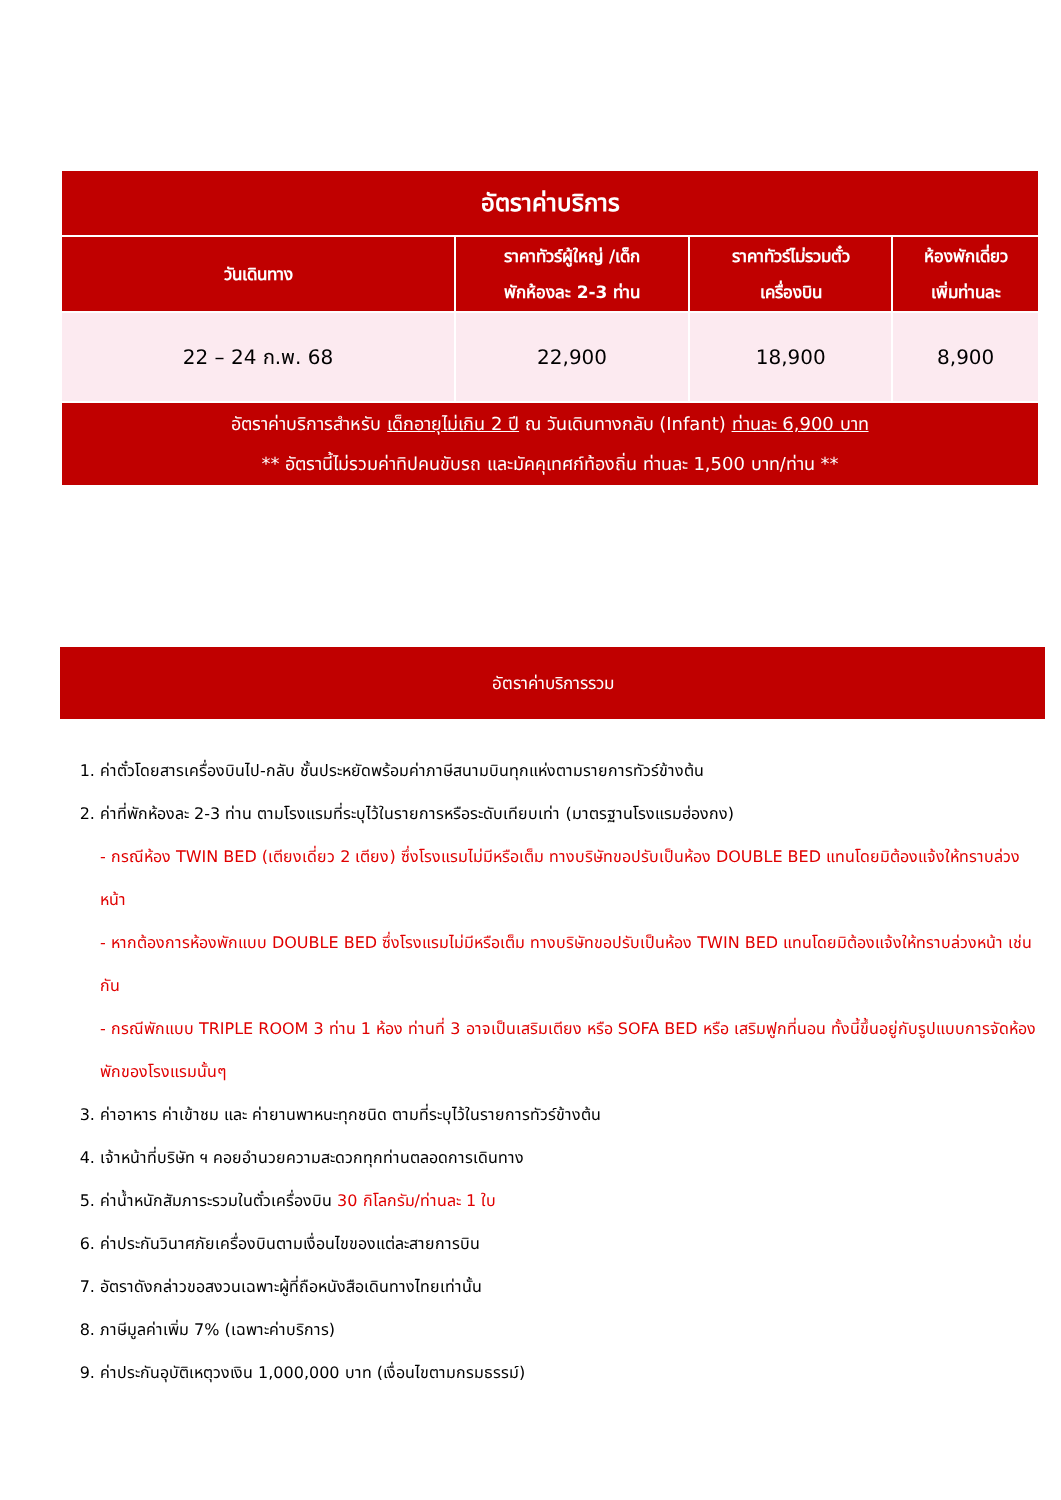| อัตราค่าบริการ | | | |
| --- | --- | --- | --- |
| วันเดินทาง | ราคาทัวร์ผู้ใหญ่ /เด็ก พักห้องละ 2-3 ท่าน | ราคาทัวร์ไม่รวมตั๋ว เครื่องบิน | ห้องพักเดี่ยว เพิ่มท่านละ |
| 22 – 24 ก.พ. 68 | 22,900 | 18,900 | 8,900 |
| อัตราค่าบริการสำหรับ เด็กอายุไม่เกิน 2 ปี ณ วันเดินทางกลับ (Infant) ท่านละ 6,900 บาท ** อัตรานี้ไม่รวมค่าทิปคนขับรถ และมัคคุเทศก์ท้องถิ่น ท่านละ 1,500 บาท/ท่าน ** | | | |
อัตราค่าบริการรวม
1. ค่าตั๋วโดยสารเครื่องบินไป-กลับ ชั้นประหยัดพร้อมค่าภาษีสนามบินทุกแห่งตามรายการทัวร์ข้างต้น
2. ค่าที่พักห้องละ 2-3 ท่าน ตามโรงแรมที่ระบุไว้ในรายการหรือระดับเทียบเท่า (มาตรฐานโรงแรมฮ่องกง)
- กรณีห้อง TWIN BED (เตียงเดี่ยว 2 เตียง) ซึ่งโรงแรมไม่มีหรือเต็ม ทางบริษัทขอปรับเป็นห้อง DOUBLE BED แทนโดยมิต้องแจ้งให้ทราบล่วงหน้า
- หากต้องการห้องพักแบบ DOUBLE BED ซึ่งโรงแรมไม่มีหรือเต็ม ทางบริษัทขอปรับเป็นห้อง TWIN BED แทนโดยมิต้องแจ้งให้ทราบล่วงหน้า เช่นกัน
- กรณีพักแบบ TRIPLE ROOM 3 ท่าน 1 ห้อง ท่านที่ 3 อาจเป็นเสริมเตียง หรือ SOFA BED หรือ เสริมฟูกที่นอน ทั้งนี้ขึ้นอยู่กับรูปแบบการจัดห้องพักของโรงแรมนั้นๆ
3. ค่าอาหาร ค่าเข้าชม และ ค่ายานพาหนะทุกชนิด ตามที่ระบุไว้ในรายการทัวร์ข้างต้น
4. เจ้าหน้าที่บริษัท ฯ คอยอำนวยความสะดวกทุกท่านตลอดการเดินทาง
5. ค่าน้ำหนักสัมภาระรวมในตั๋วเครื่องบิน 30 กิโลกรัม/ท่านละ 1 ใบ
6. ค่าประกันวินาศภัยเครื่องบินตามเงื่อนไขของแต่ละสายการบิน
7. อัตราดังกล่าวขอสงวนเฉพาะผู้ที่ถือหนังสือเดินทางไทยเท่านั้น
8. ภาษีมูลค่าเพิ่ม 7% (เฉพาะค่าบริการ)
9. ค่าประกันอุบัติเหตุวงเงิน 1,000,000 บาท (เงื่อนไขตามกรมธรรม์)